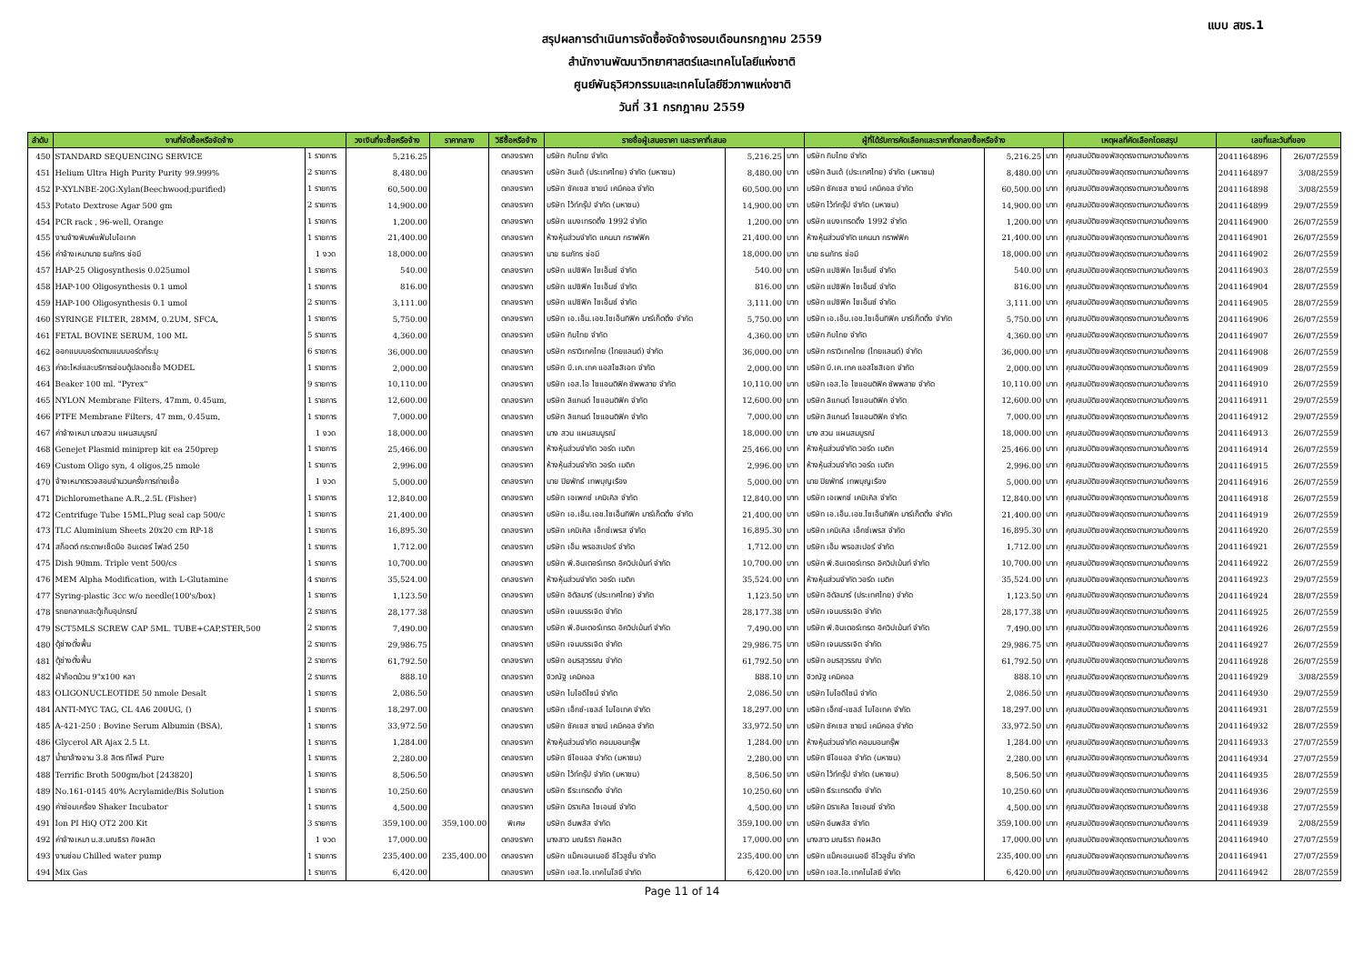แบบ สขร.1
สรุปผลการดำเนินการจัดซื้อจัดจ้างรอบเดือนกรกฎาคม 2559
สำนักงานพัฒนาวิทยาศาสตร์และเทคโนโลยีแห่งชาติ
ศูนย์พันธุวิศวกรรมและเทคโนโลยีชีวภาพแห่งชาติ
วันที่ 31 กรกฎาคม 2559
| ลำดับ | งานที่จัดซื้อหรือจัดจ้าง | | วงเงินที่จะซื้อหรือจ้าง | ราคากลาง | วิธีซื้อหรือจ้าง | รายชื่อผู้เสนอราคา และราคาที่เสนอ | | | ผู้ที่ได้รับการคัดเลือกและราคาที่ตกลงซื้อหรือจ้าง | | | เหตุผลที่คัดเลือกโดยสรุป | เลขที่และวันที่ของ | |
| --- | --- | --- | --- | --- | --- | --- | --- | --- | --- | --- | --- | --- | --- | --- |
| 450 | STANDARD SEQUENCING SERVICE | 1 รายการ | 5,216.25 | | ตกลงราคา | บริษัท กิบไทย จำกัด | 5,216.25 | บาท | บริษัท กิบไทย จำกัด | 5,216.25 | บาท | คุณสมบัติของพัสดุตรงตามความต้องการ | 2041164896 | 26/07/2559 |
| 451 | Helium Ultra High Purity Purity 99.999% | 2 รายการ | 8,480.00 | | ตกลงราคา | บริษัท ลินเด้ (ประเทศไทย) จำกัด (มหาชน) | 8,480.00 | บาท | บริษัท ลินเด้ (ประเทศไทย) จำกัด (มหาชน) | 8,480.00 | บาท | คุณสมบัติของพัสดุตรงตามความต้องการ | 2041164897 | 3/08/2559 |
| 452 | P-XYLNBE-20G:Xylan(Beechwood;purified) | 1 รายการ | 60,500.00 | | ตกลงราคา | บริษัท ซัคเซส ซายน์ เคมีคอล จำกัด | 60,500.00 | บาท | บริษัท ซัคเซส ซายน์ เคมีคอล จำกัด | 60,500.00 | บาท | คุณสมบัติของพัสดุตรงตามความต้องการ | 2041164898 | 3/08/2559 |
| 453 | Potato Dextrose Agar 500 gm | 2 รายการ | 14,900.00 | | ตกลงราคา | บริษัท ไว้ท์กรุ๊ป จำกัด (มหาชน) | 14,900.00 | บาท | บริษัท ไว้ท์กรุ๊ป จำกัด (มหาชน) | 14,900.00 | บาท | คุณสมบัติของพัสดุตรงตามความต้องการ | 2041164899 | 29/07/2559 |
| 454 | PCR rack , 96-well, Orange | 1 รายการ | 1,200.00 | | ตกลงราคา | บริษัท แบงเทรดดิ้ง 1992 จำกัด | 1,200.00 | บาท | บริษัท แบงเทรดดิ้ง 1992 จำกัด | 1,200.00 | บาท | คุณสมบัติของพัสดุตรงตามความต้องการ | 2041164900 | 26/07/2559 |
| 455 | งานจ้างพิมพ์แฟ้มไบโอเทค | 1 รายการ | 21,400.00 | | ตกลงราคา | ห้างหุ้นส่วนจำกัด แคนนา กราฟฟิค | 21,400.00 | บาท | ห้างหุ้นส่วนจำกัด แคนนา กราฟฟิค | 21,400.00 | บาท | คุณสมบัติของพัสดุตรงตามความต้องการ | 2041164901 | 26/07/2559 |
| 456 | ค่าจ้างเหมานาย ธนภัทร ช่อมี | 1 งวด | 18,000.00 | | ตกลงราคา | นาย ธนภัทร ช่อมี | 18,000.00 | บาท | นาย ธนภัทร ช่อมี | 18,000.00 | บาท | คุณสมบัติของพัสดุตรงตามความต้องการ | 2041164902 | 26/07/2559 |
| 457 | HAP-25 Oligosynthesis 0.025umol | 1 รายการ | 540.00 | | ตกลงราคา | บริษัท แปซิฟิค ไซเอ็นซ์ จำกัด | 540.00 | บาท | บริษัท แปซิฟิค ไซเอ็นซ์ จำกัด | 540.00 | บาท | คุณสมบัติของพัสดุตรงตามความต้องการ | 2041164903 | 28/07/2559 |
| 458 | HAP-100 Oligosynthesis 0.1 umol | 1 รายการ | 816.00 | | ตกลงราคา | บริษัท แปซิฟิค ไซเอ็นซ์ จำกัด | 816.00 | บาท | บริษัท แปซิฟิค ไซเอ็นซ์ จำกัด | 816.00 | บาท | คุณสมบัติของพัสดุตรงตามความต้องการ | 2041164904 | 28/07/2559 |
| 459 | HAP-100 Oligosynthesis 0.1 umol | 2 รายการ | 3,111.00 | | ตกลงราคา | บริษัท แปซิฟิค ไซเอ็นซ์ จำกัด | 3,111.00 | บาท | บริษัท แปซิฟิค ไซเอ็นซ์ จำกัด | 3,111.00 | บาท | คุณสมบัติของพัสดุตรงตามความต้องการ | 2041164905 | 28/07/2559 |
| 460 | SYRINGE FILTER, 28MM, 0.2UM, SFCA, | 1 รายการ | 5,750.00 | | ตกลงราคา | บริษัท เอ.เอ็น.เอช.ไซเอ็นทิฟิค มาร์เก็ตติ้ง จำกัด | 5,750.00 | บาท | บริษัท เอ.เอ็น.เอช.ไซเอ็นทิฟิค มาร์เก็ตติ้ง จำกัด | 5,750.00 | บาท | คุณสมบัติของพัสดุตรงตามความต้องการ | 2041164906 | 26/07/2559 |
| 461 | FETAL BOVINE SERUM, 100 ML | 5 รายการ | 4,360.00 | | ตกลงราคา | บริษัท กิบไทย จำกัด | 4,360.00 | บาท | บริษัท กิบไทย จำกัด | 4,360.00 | บาท | คุณสมบัติของพัสดุตรงตามความต้องการ | 2041164907 | 26/07/2559 |
| 462 | ออกแบบบอร์ดตามแบบบอร์ดที่ระบุ | 6 รายการ | 36,000.00 | | ตกลงราคา | บริษัท กราวิเทคไทย (ไทยแลนด์) จำกัด | 36,000.00 | บาท | บริษัท กราวิเทคไทย (ไทยแลนด์) จำกัด | 36,000.00 | บาท | คุณสมบัติของพัสดุตรงตามความต้องการ | 2041164908 | 26/07/2559 |
| 463 | ค่าอะไหล่และบริการซ่อมตู้ปลอดเชื้อ MODEL | 1 รายการ | 2,000.00 | | ตกลงราคา | บริษัท บี.เค.เทค แอสโซสิเอท จำกัด | 2,000.00 | บาท | บริษัท บี.เค.เทค แอสโซสิเอท จำกัด | 2,000.00 | บาท | คุณสมบัติของพัสดุตรงตามความต้องการ | 2041164909 | 28/07/2559 |
| 464 | Beaker 100 ml. "Pyrex" | 9 รายการ | 10,110.00 | | ตกลงราคา | บริษัท เอส.ไอ ไซแอนติฟิค ซัพพลาย จำกัด | 10,110.00 | บาท | บริษัท เอส.ไอ ไซแอนติฟิค ซัพพลาย จำกัด | 10,110.00 | บาท | คุณสมบัติของพัสดุตรงตามความต้องการ | 2041164910 | 26/07/2559 |
| 465 | NYLON Membrane Filters, 47mm, 0.45um, | 1 รายการ | 12,600.00 | | ตกลงราคา | บริษัท ลิแกนด์ ไซแอนติฟิค จำกัด | 12,600.00 | บาท | บริษัท ลิแกนด์ ไซแอนติฟิค จำกัด | 12,600.00 | บาท | คุณสมบัติของพัสดุตรงตามความต้องการ | 2041164911 | 29/07/2559 |
| 466 | PTFE Membrane Filters, 47 mm, 0.45um, | 1 รายการ | 7,000.00 | | ตกลงราคา | บริษัท ลิแกนด์ ไซแอนติฟิค จำกัด | 7,000.00 | บาท | บริษัท ลิแกนด์ ไซแอนติฟิค จำกัด | 7,000.00 | บาท | คุณสมบัติของพัสดุตรงตามความต้องการ | 2041164912 | 29/07/2559 |
| 467 | ค่าจ้างเหมา นางสวน แผนสมบูรณ์ | 1 งวด | 18,000.00 | | ตกลงราคา | นาง สวน แผนสมบูรณ์ | 18,000.00 | บาท | นาง สวน แผนสมบูรณ์ | 18,000.00 | บาท | คุณสมบัติของพัสดุตรงตามความต้องการ | 2041164913 | 26/07/2559 |
| 468 | Genejet Plasmid miniprep kit ea 250prep | 1 รายการ | 25,466.00 | | ตกลงราคา | ห้างหุ้นส่วนจำกัด วอร์ด เมดิก | 25,466.00 | บาท | ห้างหุ้นส่วนจำกัด วอร์ด เมดิก | 25,466.00 | บาท | คุณสมบัติของพัสดุตรงตามความต้องการ | 2041164914 | 26/07/2559 |
| 469 | Custom Oligo syn, 4 oligos,25 nmole | 1 รายการ | 2,996.00 | | ตกลงราคา | ห้างหุ้นส่วนจำกัด วอร์ด เมดิก | 2,996.00 | บาท | ห้างหุ้นส่วนจำกัด วอร์ด เมดิก | 2,996.00 | บาท | คุณสมบัติของพัสดุตรงตามความต้องการ | 2041164915 | 26/07/2559 |
| 470 | จ้างเหมาตรวจสอบจำนวนครั้งการถ่ายเชื้อ | 1 งวด | 5,000.00 | | ตกลงราคา | นาย ปิยพัทธ์ เทพบุญเรือง | 5,000.00 | บาท | นาย ปิยพัทธ์ เทพบุญเรือง | 5,000.00 | บาท | คุณสมบัติของพัสดุตรงตามความต้องการ | 2041164916 | 26/07/2559 |
| 471 | Dichloromethane A.R.,2.5L (Fisher) | 1 รายการ | 12,840.00 | | ตกลงราคา | บริษัท เอเพกซ์ เคมิเคิล จำกัด | 12,840.00 | บาท | บริษัท เอเพกซ์ เคมิเคิล จำกัด | 12,840.00 | บาท | คุณสมบัติของพัสดุตรงตามความต้องการ | 2041164918 | 26/07/2559 |
| 472 | Centrifuge Tube 15ML,Plug seal cap 500/c | 1 รายการ | 21,400.00 | | ตกลงราคา | บริษัท เอ.เอ็น.เอช.ไซเอ็นทิฟิค มาร์เก็ตติ้ง จำกัด | 21,400.00 | บาท | บริษัท เอ.เอ็น.เอช.ไซเอ็นทิฟิค มาร์เก็ตติ้ง จำกัด | 21,400.00 | บาท | คุณสมบัติของพัสดุตรงตามความต้องการ | 2041164919 | 26/07/2559 |
| 473 | TLC Aluminium Sheets 20x20 cm RP-18 | 1 รายการ | 16,895.30 | | ตกลงราคา | บริษัท เคมิเคิล เอ็กซ์เพรส จำกัด | 16,895.30 | บาท | บริษัท เคมิเคิล เอ็กซ์เพรส จำกัด | 16,895.30 | บาท | คุณสมบัติของพัสดุตรงตามความต้องการ | 2041164920 | 26/07/2559 |
| 474 | สก็อตต์ กระดาษเช็ดมือ อินเตอร์ โฟลด์ 250 | 1 รายการ | 1,712.00 | | ตกลงราคา | บริษัท เอ็ม พรอสเปอร์ จำกัด | 1,712.00 | บาท | บริษัท เอ็ม พรอสเปอร์ จำกัด | 1,712.00 | บาท | คุณสมบัติของพัสดุตรงตามความต้องการ | 2041164921 | 26/07/2559 |
| 475 | Dish 90mm. Triple vent 500/cs | 1 รายการ | 10,700.00 | | ตกลงราคา | บริษัท พี.อินเตอร์เทรด อิควิปเม้นท์ จำกัด | 10,700.00 | บาท | บริษัท พี.อินเตอร์เทรด อิควิปเม้นท์ จำกัด | 10,700.00 | บาท | คุณสมบัติของพัสดุตรงตามความต้องการ | 2041164922 | 26/07/2559 |
| 476 | MEM Alpha Modification, with L-Glutamine | 4 รายการ | 35,524.00 | | ตกลงราคา | ห้างหุ้นส่วนจำกัด วอร์ด เมดิก | 35,524.00 | บาท | ห้างหุ้นส่วนจำกัด วอร์ด เมดิก | 35,524.00 | บาท | คุณสมบัติของพัสดุตรงตามความต้องการ | 2041164923 | 29/07/2559 |
| 477 | Syring-plastic 3cc w/o needle(100's/box) | 1 รายการ | 1,123.50 | | ตกลงราคา | บริษัท อิตัลมาร์ (ประเทศไทย) จำกัด | 1,123.50 | บาท | บริษัท อิตัลมาร์ (ประเทศไทย) จำกัด | 1,123.50 | บาท | คุณสมบัติของพัสดุตรงตามความต้องการ | 2041164924 | 28/07/2559 |
| 478 | รถยกลากและตู้เก็บอุปกรณ์ | 2 รายการ | 28,177.38 | | ตกลงราคา | บริษัท เจนบรรเจิด จำกัด | 28,177.38 | บาท | บริษัท เจนบรรเจิด จำกัด | 28,177.38 | บาท | คุณสมบัติของพัสดุตรงตามความต้องการ | 2041164925 | 26/07/2559 |
| 479 | SCT5MLS SCREW CAP 5ML. TUBE+CAP,STER,500 | 2 รายการ | 7,490.00 | | ตกลงราคา | บริษัท พี.อินเตอร์เทรด อิควิปเม้นท์ จำกัด | 7,490.00 | บาท | บริษัท พี.อินเตอร์เทรด อิควิปเม้นท์ จำกัด | 7,490.00 | บาท | คุณสมบัติของพัสดุตรงตามความต้องการ | 2041164926 | 26/07/2559 |
| 480 | ตู้ช่างตั้งพื้น | 2 รายการ | 29,986.75 | | ตกลงราคา | บริษัท เจนบรรเจิด จำกัด | 29,986.75 | บาท | บริษัท เจนบรรเจิด จำกัด | 29,986.75 | บาท | คุณสมบัติของพัสดุตรงตามความต้องการ | 2041164927 | 26/07/2559 |
| 481 | ตู้ช่างตั้งพื้น | 2 รายการ | 61,792.50 | | ตกลงราคา | บริษัท อมรสุวรรณ จำกัด | 61,792.50 | บาท | บริษัท อมรสุวรรณ จำกัด | 61,792.50 | บาท | คุณสมบัติของพัสดุตรงตามความต้องการ | 2041164928 | 26/07/2559 |
| 482 | ผ้าก็อตม้วน 9"x100 หลา | 2 รายการ | 888.10 | | ตกลงราคา | จิวณัฐ เคมิคอล | 888.10 | บาท | จิวณัฐ เคมิคอล | 888.10 | บาท | คุณสมบัติของพัสดุตรงตามความต้องการ | 2041164929 | 3/08/2559 |
| 483 | OLIGONUCLEOTIDE 50 nmole Desalt | 1 รายการ | 2,086.50 | | ตกลงราคา | บริษัท ไบโอดีไซน์ จำกัด | 2,086.50 | บาท | บริษัท ไบโอดีไซน์ จำกัด | 2,086.50 | บาท | คุณสมบัติของพัสดุตรงตามความต้องการ | 2041164930 | 29/07/2559 |
| 484 | ANTI-MYC TAG, CL 4A6 200UG, () | 1 รายการ | 18,297.00 | | ตกลงราคา | บริษัท เอ็กซ์-เซลล์ ไบโอเทค จำกัด | 18,297.00 | บาท | บริษัท เอ็กซ์-เซลล์ ไบโอเทค จำกัด | 18,297.00 | บาท | คุณสมบัติของพัสดุตรงตามความต้องการ | 2041164931 | 28/07/2559 |
| 485 | A-421-250 : Bovine Serum Albumin (BSA), | 1 รายการ | 33,972.50 | | ตกลงราคา | บริษัท ซัคเซส ซายน์ เคมีคอล จำกัด | 33,972.50 | บาท | บริษัท ซัคเซส ซายน์ เคมีคอล จำกัด | 33,972.50 | บาท | คุณสมบัติของพัสดุตรงตามความต้องการ | 2041164932 | 28/07/2559 |
| 486 | Glycerol AR Ajax 2.5 Lt. | 1 รายการ | 1,284.00 | | ตกลงราคา | ห้างหุ้นส่วนจำกัด คอมมอนกรุ๊พ | 1,284.00 | บาท | ห้างหุ้นส่วนจำกัด คอมมอนกรุ๊พ | 1,284.00 | บาท | คุณสมบัติของพัสดุตรงตามความต้องการ | 2041164933 | 27/07/2559 |
| 487 | น้ำยาล้างจาน 3.8 ลิตร ทีโพล์ Pure | 1 รายการ | 2,280.00 | | ตกลงราคา | บริษัท ซีโอแอล จำกัด (มหาชน) | 2,280.00 | บาท | บริษัท ซีโอแอล จำกัด (มหาชน) | 2,280.00 | บาท | คุณสมบัติของพัสดุตรงตามความต้องการ | 2041164934 | 27/07/2559 |
| 488 | Terrific Broth 500gm/bot [243820] | 1 รายการ | 8,506.50 | | ตกลงราคา | บริษัท ไว้ท์กรุ๊ป จำกัด (มหาชน) | 8,506.50 | บาท | บริษัท ไว้ท์กรุ๊ป จำกัด (มหาชน) | 8,506.50 | บาท | คุณสมบัติของพัสดุตรงตามความต้องการ | 2041164935 | 28/07/2559 |
| 489 | No.161-0145 40% Acrylamide/Bis Solution | 1 รายการ | 10,250.60 | | ตกลงราคา | บริษัท ธีระเทรดดิ้ง จำกัด | 10,250.60 | บาท | บริษัท ธีระเทรดดิ้ง จำกัด | 10,250.60 | บาท | คุณสมบัติของพัสดุตรงตามความต้องการ | 2041164936 | 29/07/2559 |
| 490 | ค่าซ่อมเครื่อง Shaker Incubator | 1 รายการ | 4,500.00 | | ตกลงราคา | บริษัท มิราเคิล ไซเอนซ์ จำกัด | 4,500.00 | บาท | บริษัท มิราเคิล ไซเอนซ์ จำกัด | 4,500.00 | บาท | คุณสมบัติของพัสดุตรงตามความต้องการ | 2041164938 | 27/07/2559 |
| 491 | Ion PI HiQ OT2 200 Kit | 3 รายการ | 359,100.00 | 359,100.00 | พิเศษ | บริษัท อีนพลัส จำกัด | 359,100.00 | บาท | บริษัท อีนพลัส จำกัด | 359,100.00 | บาท | คุณสมบัติของพัสดุตรงตามความต้องการ | 2041164939 | 2/08/2559 |
| 492 | ค่าจ้างเหมา น.ส.มณธิรา กิจผลิต | 1 งวด | 17,000.00 | | ตกลงราคา | นางสาว มณธิรา กิจผลิต | 17,000.00 | บาท | นางสาว มณธิรา กิจผลิต | 17,000.00 | บาท | คุณสมบัติของพัสดุตรงตามความต้องการ | 2041164940 | 27/07/2559 |
| 493 | งานซ่อม Chilled water pump | 1 รายการ | 235,400.00 | 235,400.00 | ตกลงราคา | บริษัท แม็คเอนเนอยี อีโวลูชั่น จำกัด | 235,400.00 | บาท | บริษัท แม็คเอนเนอยี อีโวลูชั่น จำกัด | 235,400.00 | บาท | คุณสมบัติของพัสดุตรงตามความต้องการ | 2041164941 | 27/07/2559 |
| 494 | Mix Gas | 1 รายการ | 6,420.00 | | ตกลงราคา | บริษัท เอส.ไอ.เทคโนโลยี จำกัด | 6,420.00 | บาท | บริษัท เอส.ไอ.เทคโนโลยี จำกัด | 6,420.00 | บาท | คุณสมบัติของพัสดุตรงตามความต้องการ | 2041164942 | 28/07/2559 |
Page 11 of 14